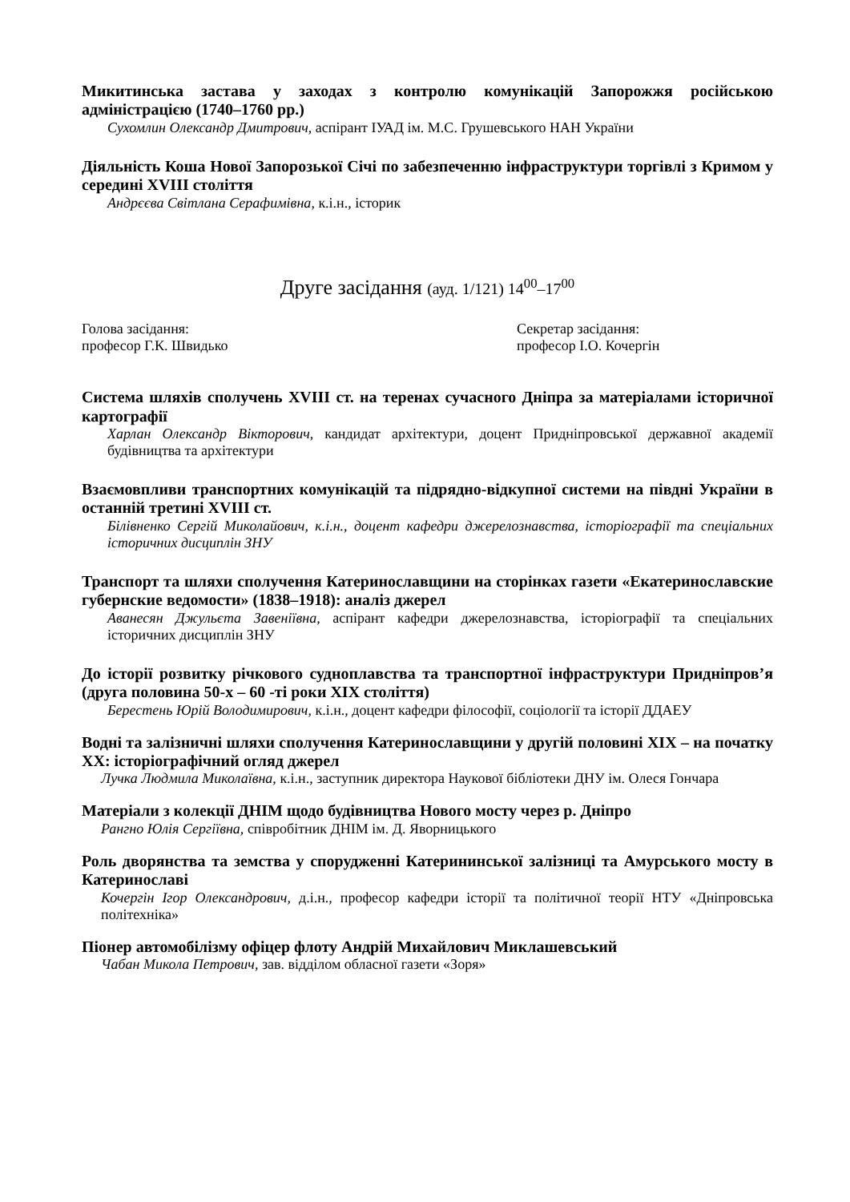Микитинська застава у заходах з контролю комунікацій Запорожжя російською адміністрацією (1740–1760 рр.)
Сухомлин Олександр Дмитрович, аспірант ІУАД ім. М.С. Грушевського НАН України
Діяльність Коша Нової Запорозької Січі по забезпеченню інфраструктури торгівлі з Кримом у середині XVIII століття
Андрєєва Світлана Серафимівна, к.і.н., історик
Друге засідання (ауд. 1/121) 14<sup>00</sup>–17<sup>00</sup>
Голова засідання:
професор Г.К. Швидько
Секретар засідання:
професор І.О. Кочергін
Система шляхів сполучень XVIII ст. на теренах сучасного Дніпра за матеріалами історичної картографії
Харлан Олександр Вікторович, кандидат архітектури, доцент Придніпровської державної академії будівництва та архітектури
Взаємовпливи транспортних комунікацій та підрядно-відкупної системи на півдні України в останній третині XVIII ст.
Білівненко Сергій Миколайович, к.і.н., доцент кафедри джерелознавства, історіографії та спеціальних історичних дисциплін ЗНУ
Транспорт та шляхи сполучення Катеринославщини на сторінках газети «Екатеринославские губернские ведомости» (1838–1918): аналіз джерел
Аванесян Джульєта Завеніївна, аспірант кафедри джерелознавства, історіографії та спеціальних історичних дисциплін ЗНУ
До історії розвитку річкового судноплавства та транспортної інфраструктури Придніпров’я (друга половина 50-х – 60 -ті роки XIX століття)
Берестень Юрій Володимирович, к.і.н., доцент кафедри філософії, соціології та історії ДДАЕУ
Водні та залізничні шляхи сполучення Катеринославщини у другій половині XIX – на початку XX: історіографічний огляд джерел
Лучка Людмила Миколаївна, к.і.н., заступник директора Наукової бібліотеки ДНУ ім. Олеся Гончара
Матеріали з колекції ДНІМ щодо будівництва Нового мосту через р. Дніпро
Рангно Юлія Сергіївна, співробітник ДНІМ ім. Д. Яворницького
Роль дворянства та земства у спорудженні Катерининської залізниці та Амурського мосту в Катеринославі
Кочергін Ігор Олександрович, д.і.н., професор кафедри історії та політичної теорії НТУ «Дніпровська політехніка»
Піонер автомобілізму офіцер флоту Андрій Михайлович Миклашевський
Чабан Микола Петрович, зав. відділом обласної газети «Зоря»